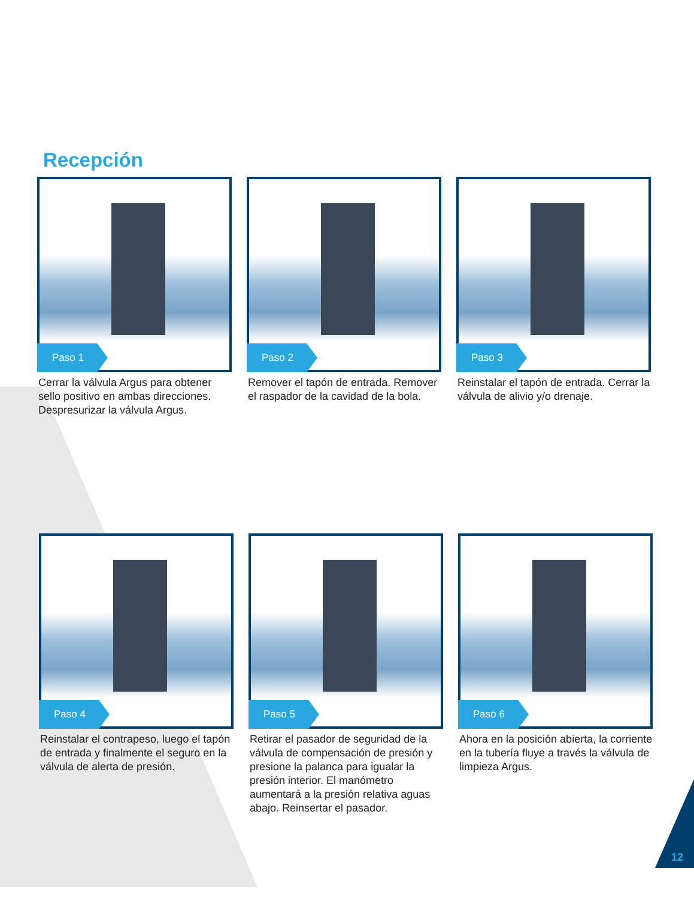Recepción
Paso 1
Cerrar la válvula Argus para obtener sello positivo en ambas direcciones. Despresurizar la válvula Argus.
Paso 2
Remover el tapón de entrada. Remover el raspador de la cavidad de la bola.
Paso 3
Reinstalar el tapón de entrada. Cerrar la válvula de alivio y/o drenaje.
Paso 4
Reinstalar el contrapeso, luego el tapón de entrada y finalmente el seguro en la válvula de alerta de presión.
Paso 5
Retirar el pasador de seguridad de la válvula de compensación de presión y presione la palanca para igualar la presión interior. El manómetro aumentará a la presión relativa aguas abajo. Reinsertar el pasador.
Paso 6
Ahora en la posición abierta, la corriente en la tubería fluye a través la válvula de limpieza Argus.
12